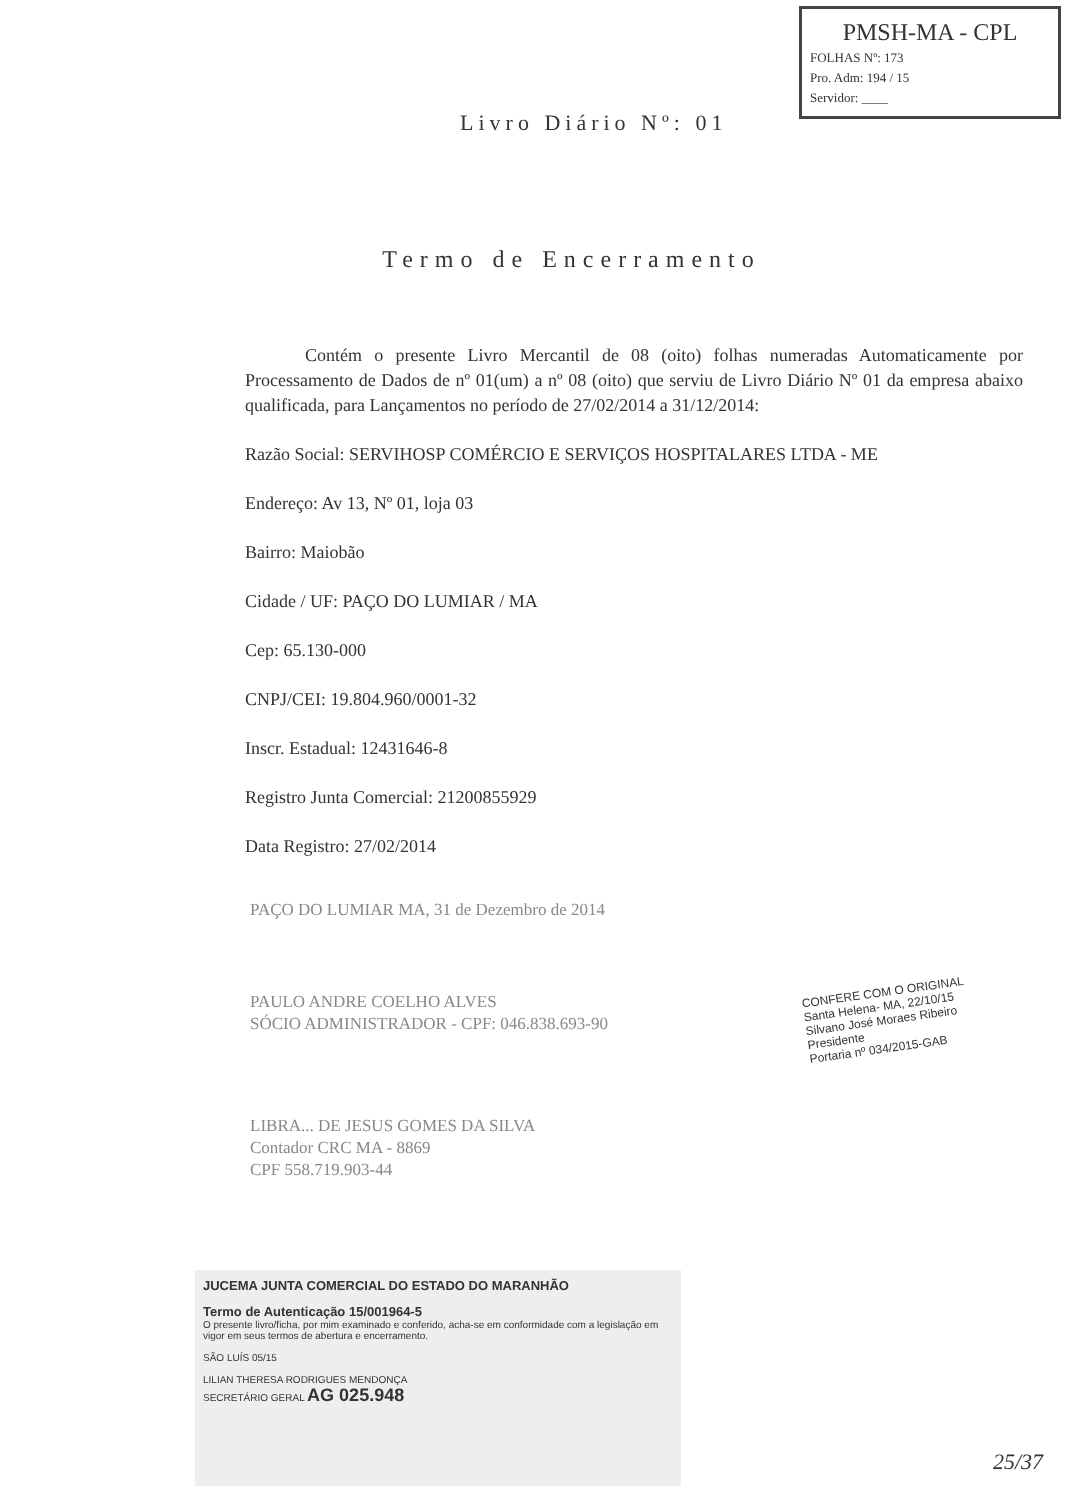PMSH-MA - CPL
FOLHAS Nº: 173
Pro. Adm: 194 / 15
Servidor: ____
Livro Diário Nº: 01
Termo de Encerramento
Contém o presente Livro Mercantil de 08 (oito) folhas numeradas Automaticamente por Processamento de Dados de nº 01(um) a nº 08 (oito) que serviu de Livro Diário Nº 01 da empresa abaixo qualificada, para Lançamentos no período de 27/02/2014 a 31/12/2014:
Razão Social: SERVIHOSP COMÉRCIO E SERVIÇOS HOSPITALARES LTDA - ME
Endereço: Av 13, Nº 01, loja 03
Bairro: Maiobão
Cidade / UF: PAÇO DO LUMIAR / MA
Cep: 65.130-000
CNPJ/CEI: 19.804.960/0001-32
Inscr. Estadual: 12431646-8
Registro Junta Comercial: 21200855929
Data Registro: 27/02/2014
PAÇO DO LUMIAR MA, 31 de Dezembro de 2014
PAULO ANDRE COELHO ALVES
SÓCIO ADMINISTRADOR - CPF: 046.838.693-90
LIBRA... DE JESUS GOMES DA SILVA
Contador CRC MA - 8869
CPF 558.719.903-44
CONFERE COM O ORIGINAL
Santa Helena- MA, 22/10/15
Silvano José Moraes Ribeiro
Presidente
Portaria nº 034/2015-GAB
JUCEMA JUNTA COMERCIAL DO ESTADO DO MARANHÃO
Termo de Autenticação 15/001964-5
O presente livro/ficha, por mim examinado e conferido, acha-se em conformidade com a legislação em vigor em seus termos de abertura e encerramento.
SÃO LUÍS 05/15
LILIAN THERESA RODRIGUES MENDONÇA
SECRETÁRIO GERAL AG 025.948
25/37